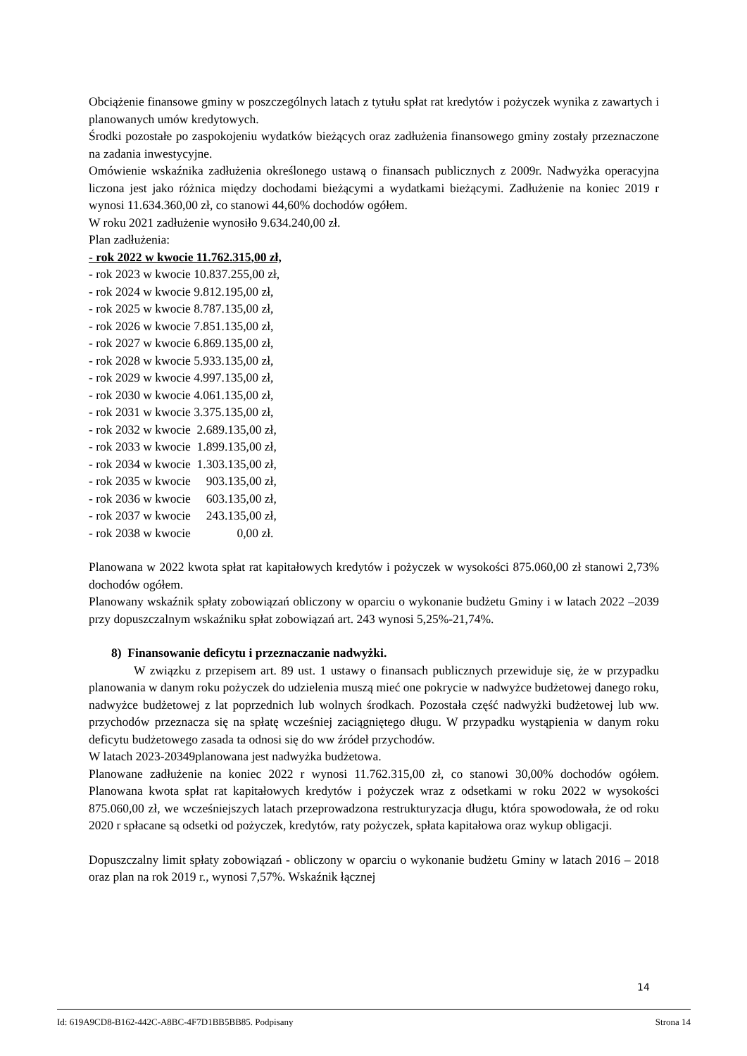Obciążenie finansowe gminy w poszczególnych latach z tytułu spłat rat kredytów i pożyczek wynika z zawartych i planowanych umów kredytowych.
Środki pozostałe po zaspokojeniu wydatków bieżących oraz zadłużenia finansowego gminy zostały przeznaczone na zadania inwestycyjne.
Omówienie wskaźnika zadłużenia określonego ustawą o finansach publicznych z 2009r. Nadwyżka operacyjna liczona jest jako różnica między dochodami bieżącymi a wydatkami bieżącymi. Zadłużenie na koniec 2019 r wynosi 11.634.360,00 zł, co stanowi 44,60% dochodów ogółem.
W roku 2021 zadłużenie wynosiło 9.634.240,00 zł.
Plan zadłużenia:
- rok 2022 w kwocie 11.762.315,00 zł,
- rok 2023 w kwocie 10.837.255,00 zł, - rok 2024 w kwocie 9.812.195,00 zł, - rok 2025 w kwocie 8.787.135,00 zł, - rok 2026 w kwocie 7.851.135,00 zł, - rok 2027 w kwocie 6.869.135,00 zł, - rok 2028 w kwocie 5.933.135,00 zł, - rok 2029 w kwocie 4.997.135,00 zł, - rok 2030 w kwocie 4.061.135,00 zł, - rok 2031 w kwocie 3.375.135,00 zł, - rok 2032 w kwocie 2.689.135,00 zł, - rok 2033 w kwocie 1.899.135,00 zł, - rok 2034 w kwocie 1.303.135,00 zł, - rok 2035 w kwocie 903.135,00 zł, - rok 2036 w kwocie 603.135,00 zł, - rok 2037 w kwocie 243.135,00 zł, - rok 2038 w kwocie 0,00 zł.
Planowana w 2022 kwota spłat rat kapitałowych kredytów i pożyczek w wysokości 875.060,00 zł stanowi 2,73% dochodów ogółem.
Planowany wskaźnik spłaty zobowiązań obliczony w oparciu o wykonanie budżetu Gminy i w latach 2022 –2039 przy dopuszczalnym wskaźniku spłat zobowiązań art. 243 wynosi 5,25%-21,74%.
8) Finansowanie deficytu i przeznaczanie nadwyżki.
W związku z przepisem art. 89 ust. 1 ustawy o finansach publicznych przewiduje się, że w przypadku planowania w danym roku pożyczek do udzielenia muszą mieć one pokrycie w nadwyżce budżetowej danego roku, nadwyżce budżetowej z lat poprzednich lub wolnych środkach. Pozostała część nadwyżki budżetowej lub ww. przychodów przeznacza się na spłatę wcześniej zaciągniętego długu. W przypadku wystąpienia w danym roku deficytu budżetowego zasada ta odnosi się do ww źródeł przychodów.
W latach 2023-20349planowana jest nadwyżka budżetowa.
Planowane zadłużenie na koniec 2022 r wynosi 11.762.315,00 zł, co stanowi 30,00% dochodów ogółem. Planowana kwota spłat rat kapitałowych kredytów i pożyczek wraz z odsetkami w roku 2022 w wysokości 875.060,00 zł, we wcześniejszych latach przeprowadzona restrukturyzacja długu, która spowodowała, że od roku 2020 r spłacane są odsetki od pożyczek, kredytów, raty pożyczek, spłata kapitałowa oraz wykup obligacji.
Dopuszczalny limit spłaty zobowiązań - obliczony w oparciu o wykonanie budżetu Gminy w latach 2016 – 2018 oraz plan na rok 2019 r., wynosi 7,57%. Wskaźnik łącznej
14
Id: 619A9CD8-B162-442C-A8BC-4F7D1BB5BB85. Podpisany Strona 14